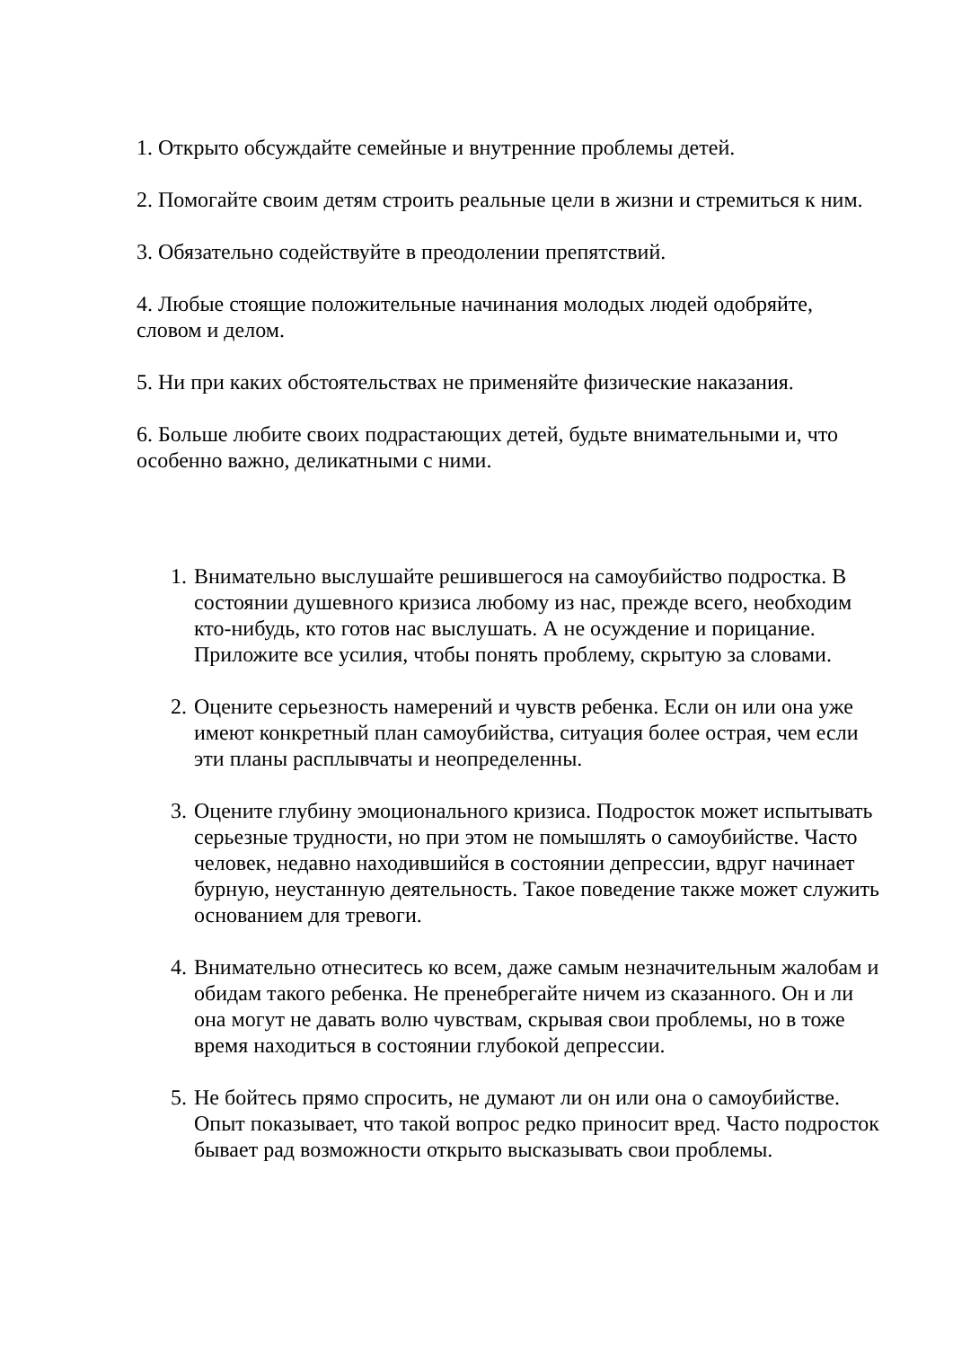1. Открыто обсуждайте семейные и внутренние проблемы детей.
2. Помогайте своим детям строить реальные цели в жизни и стремиться к ним.
3. Обязательно содействуйте в преодолении препятствий.
4. Любые стоящие положительные начинания молодых людей одобряйте, словом и делом.
5. Ни при каких обстоятельствах не применяйте физические наказания.
6. Больше любите своих подрастающих детей, будьте внимательными и, что особенно важно, деликатными с ними.
1. Внимательно выслушайте решившегося на самоубийство подростка. В состоянии душевного кризиса любому из нас, прежде всего, необходим кто-нибудь, кто готов нас выслушать. А не осуждение и порицание. Приложите все усилия, чтобы понять проблему, скрытую за словами.
2. Оцените серьезность намерений и чувств ребенка. Если он или она уже имеют конкретный план самоубийства, ситуация более острая, чем если эти планы расплывчаты и неопределенны.
3. Оцените глубину эмоционального кризиса. Подросток может испытывать серьезные трудности, но при этом не помышлять о самоубийстве. Часто человек, недавно находившийся в состоянии депрессии, вдруг начинает бурную, неустанную деятельность. Такое поведение также может служить основанием для тревоги.
4. Внимательно отнеситесь ко всем, даже самым незначительным жалобам и обидам такого ребенка. Не пренебрегайте ничем из сказанного. Он и ли она могут не давать волю чувствам, скрывая свои проблемы, но в тоже время находиться в состоянии глубокой депрессии.
5. Не бойтесь прямо спросить, не думают ли он или она о самоубийстве. Опыт показывает, что такой вопрос редко приносит вред. Часто подросток бывает рад возможности открыто высказывать свои проблемы.